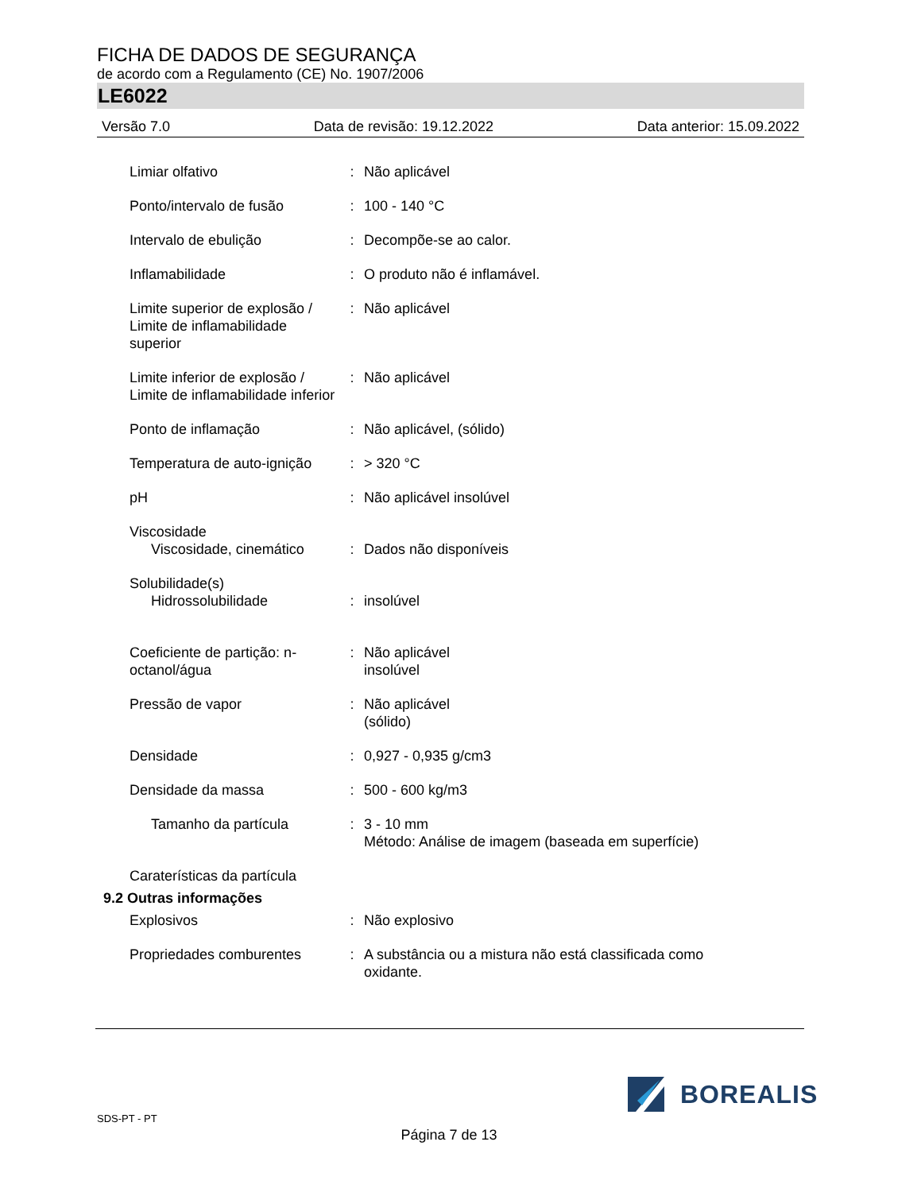FICHA DE DADOS DE SEGURANÇA
de acordo com a Regulamento (CE) No. 1907/2006
LE6022
Versão 7.0 Data de revisão: 19.12.2022 Data anterior: 15.09.2022
| Limiar olfativo | : | Não aplicável |
| Ponto/intervalo de fusão | : | 100 - 140 °C |
| Intervalo de ebulição | : | Decompõe-se ao calor. |
| Inflamabilidade | : | O produto não é inflamável. |
| Limite superior de explosão / Limite de inflamabilidade superior | : | Não aplicável |
| Limite inferior de explosão / Limite de inflamabilidade inferior | : | Não aplicável |
| Ponto de inflamação | : | Não aplicável, (sólido) |
| Temperatura de auto-ignição | : | > 320 °C |
| pH | : | Não aplicável insolúvel |
| Viscosidade | | |
| Viscosidade, cinemático | : | Dados não disponíveis |
| Solubilidade(s) | | |
| Hidrossolubilidade | : | insolúvel |
| Coeficiente de partição: n-octanol/água | : | Não aplicável insolúvel |
| Pressão de vapor | : | Não aplicável (sólido) |
| Densidade | : | 0,927 - 0,935 g/cm3 |
| Densidade da massa | : | 500 - 600 kg/m3 |
| Tamanho da partícula | : | 3 - 10 mm Método: Análise de imagem (baseada em superfície) |
| Caraterísticas da partícula | | |
| 9.2 Outras informações | | |
| Explosivos | : | Não explosivo |
| Propriedades comburentes | : | A substância ou a mistura não está classificada como oxidante. |
BOREALIS
SDS-PT - PT
Página 7 de 13